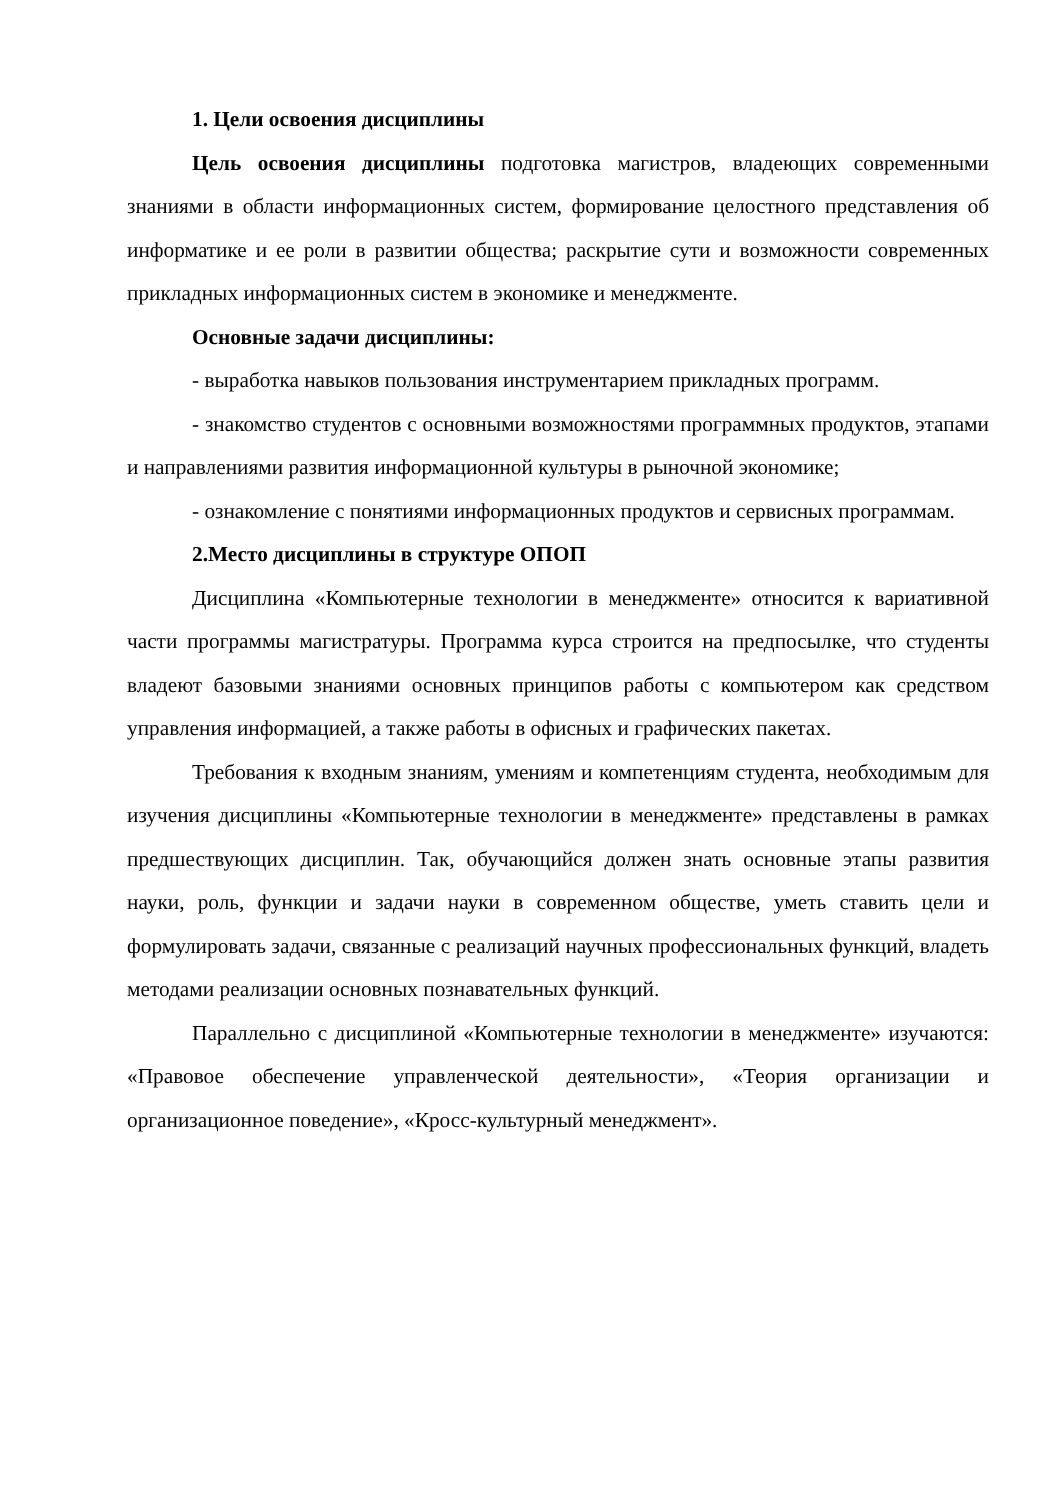1. Цели освоения дисциплины
Цель освоения дисциплины подготовка магистров, владеющих современными знаниями в области информационных систем, формирование целостного представления об информатике и ее роли в развитии общества; раскрытие сути и возможности современных прикладных информационных систем в экономике и менеджменте.
Основные задачи дисциплины:
- выработка навыков пользования инструментарием прикладных программ.
- знакомство студентов с основными возможностями программных продуктов, этапами и направлениями развития информационной культуры в рыночной экономике;
- ознакомление с понятиями информационных продуктов и сервисных программам.
2.Место дисциплины в структуре ОПОП
Дисциплина «Компьютерные технологии в менеджменте» относится к вариативной части программы магистратуры. Программа курса строится на предпосылке, что студенты владеют базовыми знаниями основных принципов работы с компьютером как средством управления информацией, а также работы в офисных и графических пакетах.
Требования к входным знаниям, умениям и компетенциям студента, необходимым для изучения дисциплины «Компьютерные технологии в менеджменте» представлены в рамках предшествующих дисциплин. Так, обучающийся должен знать основные этапы развития науки, роль, функции и задачи науки в современном обществе, уметь ставить цели и формулировать задачи, связанные с реализаций научных профессиональных функций, владеть методами реализации основных познавательных функций.
Параллельно с дисциплиной «Компьютерные технологии в менеджменте» изучаются: «Правовое обеспечение управленческой деятельности», «Теория организации и организационное поведение», «Кросс-культурный менеджмент».